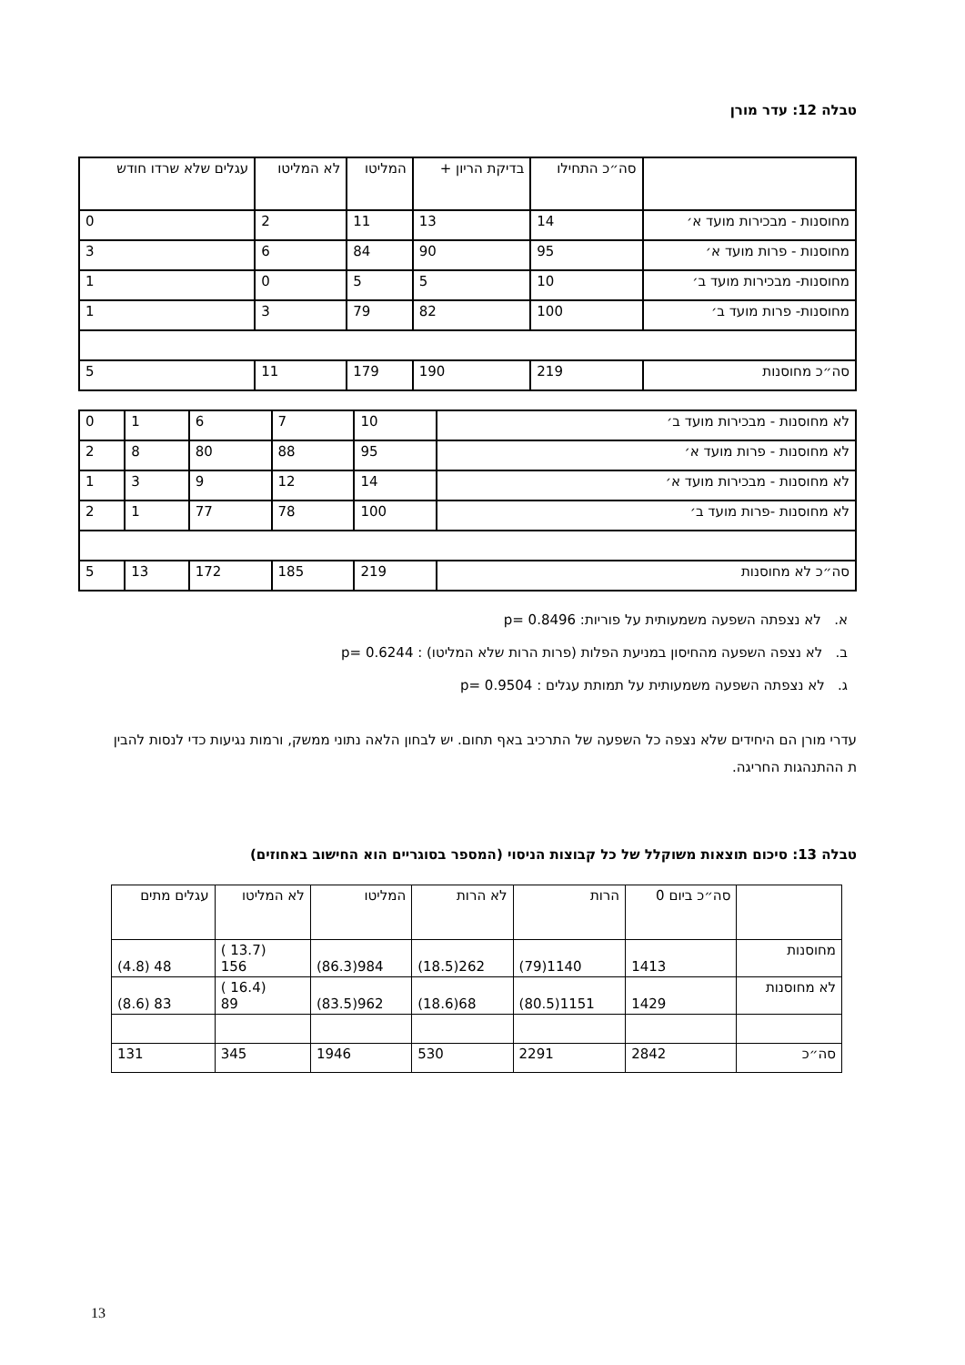טבלה 12: עדר מורן
| | סה״כ התחילו | בדיקת הריון + | המליטו | לא המליטו | עגלים שלא שרדו חודש |
| מחוסנות - מבכירות מועד א׳ | 14 | 13 | 11 | 2 | 0 |
| מחוסנות - פרות מועד א׳ | 95 | 90 | 84 | 6 | 3 |
| מחוסנות- מבכירות מועד ב׳ | 10 | 5 | 5 | 0 | 1 |
| מחוסנות- פרות מועד ב׳ | 100 | 82 | 79 | 3 | 1 |
| סה״כ מחוסנות | 219 | 190 | 179 | 11 | 5 |
| לא מחוסנות - מבכירות מועד ב׳ | 10 | 7 | 6 | 1 | 0 |
| לא מחוסנות - פרות מועד א׳ | 95 | 88 | 80 | 8 | 2 |
| לא מחוסנות - מבכירות מועד א׳ | 14 | 12 | 9 | 3 | 1 |
| לא מחוסנות -פרות מועד ב׳ | 100 | 78 | 77 | 1 | 2 |
| סה״כ לא מחוסנות | 219 | 185 | 172 | 13 | 5 |
א. לא נצפתה השפעה משמעותית על פוריות: p= 0.8496
ב. לא נצפה השפעה מהחיסון במניעת הפלות (פרות הרות שלא המליטו) : p= 0.6244
ג. לא נצפתה השפעה משמעותית על תמותת עגלים : p= 0.9504
עדרי מורן הם היחידים שלא נצפה כל השפעה של התרכיב באף תחום. יש לבחון הלאה נתוני ממשק, ורמות נגיעות כדי לנסות להבין ת ההתנהגות החריגה.
טבלה 13: סיכום תוצאות משוקלל של כל קבוצות הניסוי (המספר בסוגריים הוא החישוב באחוזים)
| | סה״כ ביום 0 | הרות | לא הרות | המליטו | לא המליטו | עגלים מתים |
| מחוסנות | 1413 | 1140(79) | 262(18.5) | 984(86.3) | (13.7 ) 156 | 48 (4.8) |
| לא מחוסנות | 1429 | 1151(80.5) | 68(18.6) | 962(83.5) | (16.4 ) 89 | 83 (8.6) |
| סה״כ | 2842 | 2291 | 530 | 1946 | 345 | 131 |
13